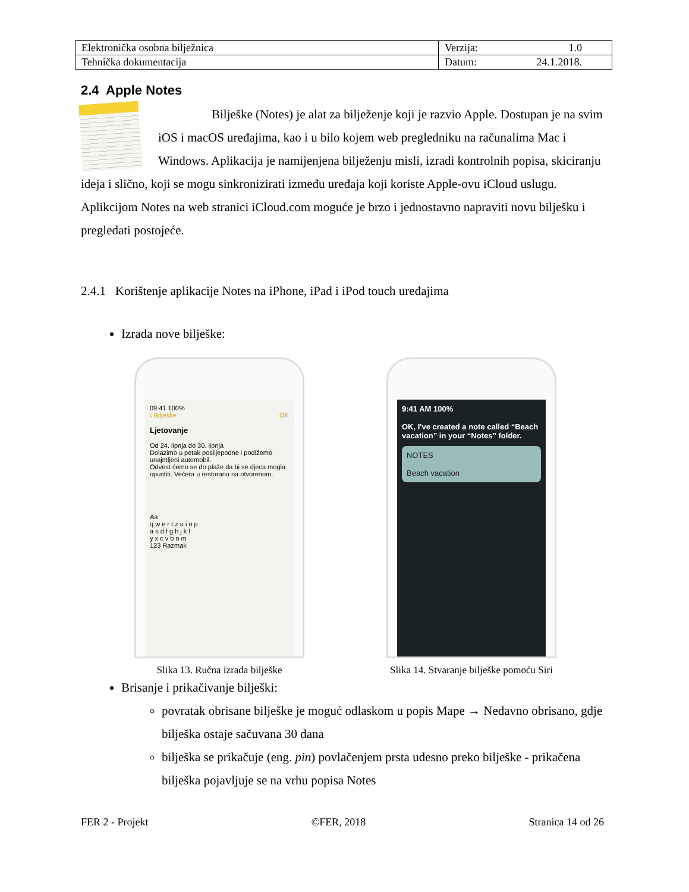| Elektronička osobna bilježnica | Verzija: 1.0 |
| Tehnička dokumentacija | Datum: 24.1.2018. |
2.4 Apple Notes
Bilješke (Notes) je alat za bilježenje koji je razvio Apple. Dostupan je na svim iOS i macOS uređajima, kao i u bilo kojem web pregledniku na računalima Mac i Windows. Aplikacija je namijenjena bilježenju misli, izradi kontrolnih popisa, skiciranju ideja i slično, koji se mogu sinkronizirati između uređaja koji koriste Apple-ovu iCloud uslugu. Aplikcijom Notes na web stranici iCloud.com moguće je brzo i jednostavno napraviti novu bilješku i pregledati postojeće.
2.4.1 Korištenje aplikacije Notes na iPhone, iPad i iPod touch uređajima
Izrada nove bilješke:
09:41 100%
‹ Bilješke OK
Ljetovanje
Od 24. lipnja do 30. lipnja
Dolazimo u petak poslijepodne i podižemo unajmljeni automobil.
Odvest ćemo se do plaže da bi se djeca mogla opustiti. Večera u restoranu na otvorenom.
Aa
q w e r t z u i o p
a s d f g h j k l
y x c v b n m
123 Razmak
Slika 13. Ručna izrada bilješke
9:41 AM 100%
OK, I've created a note called “Beach vacation” in your “Notes” folder.
NOTES
Beach vacation
Slika 14. Stvaranje bilješke pomoću Siri
Brisanje i prikačivanje bilješki:
povratak obrisane bilješke je moguć odlaskom u popis Mape → Nedavno obrisano, gdje bilješka ostaje sačuvana 30 dana
bilješka se prikačuje (eng. pin) povlačenjem prsta udesno preko bilješke - prikačena bilješka pojavljuje se na vrhu popisa Notes
FER 2 - Projekt ©FER, 2018 Stranica 14 od 26